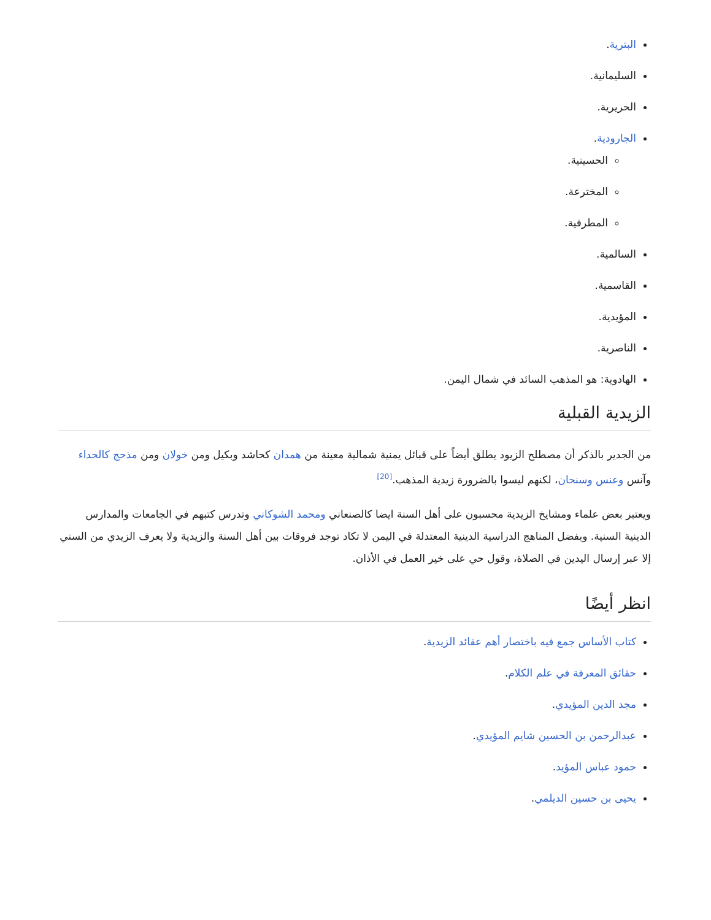البترية.
السليمانية.
الحريرية.
الجارودية.
الحسينية.
المخترعة.
المطرفية.
السالمية.
القاسمية.
المؤيدية.
الناصرية.
الهادوية: هو المذهب السائد في شمال اليمن.
الزيدية القبلية
من الجدير بالذكر أن مصطلح الزيود يطلق أيضاً على قبائل يمنية شمالية معينة من همدان كحاشد وبكيل ومن خولان ومن مذحج كالحداء وآنس وعنس وسنحان، لكنهم ليسوا بالضرورة زيدية المذهب.<sup>[20]</sup>
ويعتبر بعض علماء ومشايخ الزيدية محسبون على أهل السنة ايضا كالصنعاني ومحمد الشوكاني وتدرس كتبهم في الجامعات والمدارس الدينية السنية. وبفضل المناهج الدراسية الدينية المعتدلة في اليمن لا تكاد توجد فروقات بين أهل السنة والزيدية ولا يعرف الزيدي من السني إلا عبر إرسال اليدين في الصلاة، وقول حي على خير العمل في الأذان.
انظر أيضًا
كتاب الأساس جمع فيه باختصار أهم عقائد الزيدية.
حقائق المعرفة في علم الكلام.
مجد الدين المؤيدي.
عبدالرحمن بن الحسين شايم المؤيدي.
حمود عباس المؤيد.
يحيى بن حسين الديلمي.